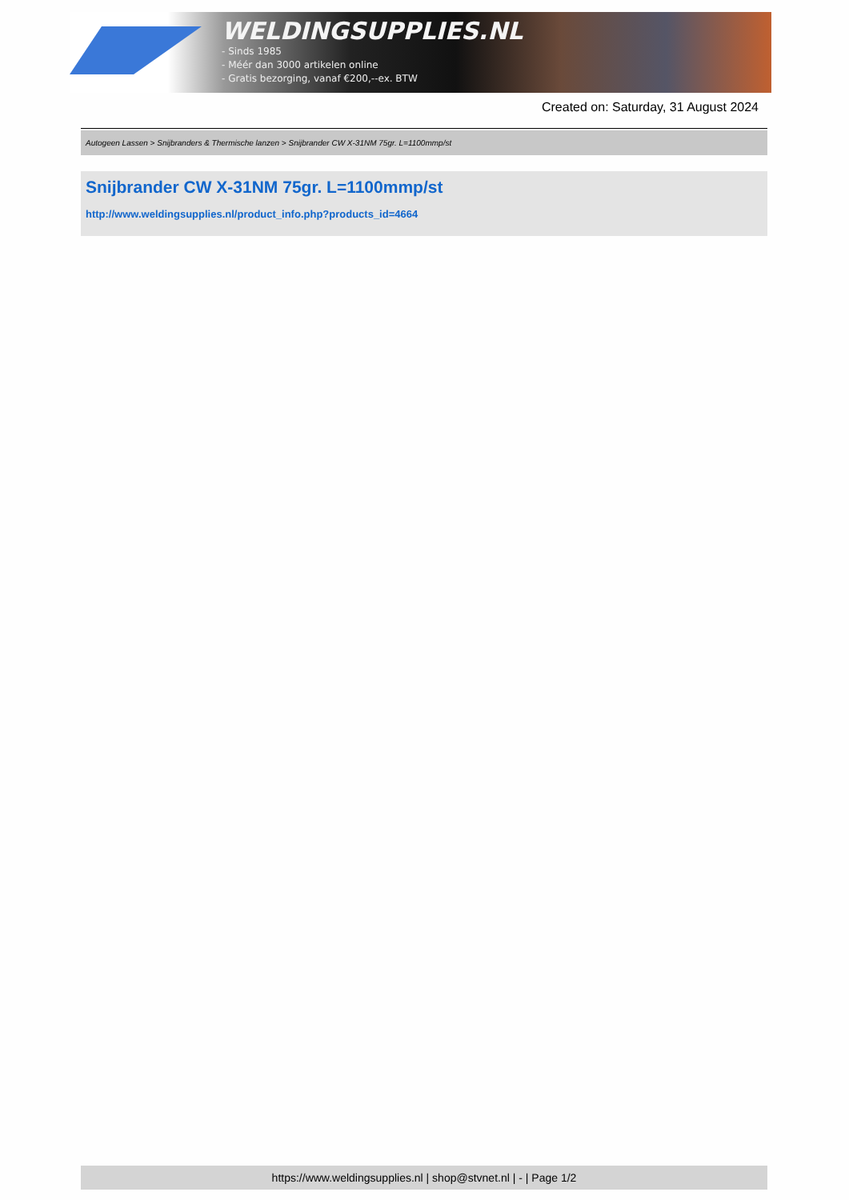WELDINGSUPPLIES.NL
- Sinds 1985
- Méér dan 3000 artikelen online
- Gratis bezorging, vanaf €200,--ex. BTW
Created on: Saturday, 31 August 2024
Autogeen Lassen > Snijbranders & Thermische lanzen > Snijbrander CW X-31NM 75gr. L=1100mmp/st
Snijbrander CW X-31NM 75gr. L=1100mmp/st
http://www.weldingsupplies.nl/product_info.php?products_id=4664
https://www.weldingsupplies.nl | shop@stvnet.nl | - | Page 1/2